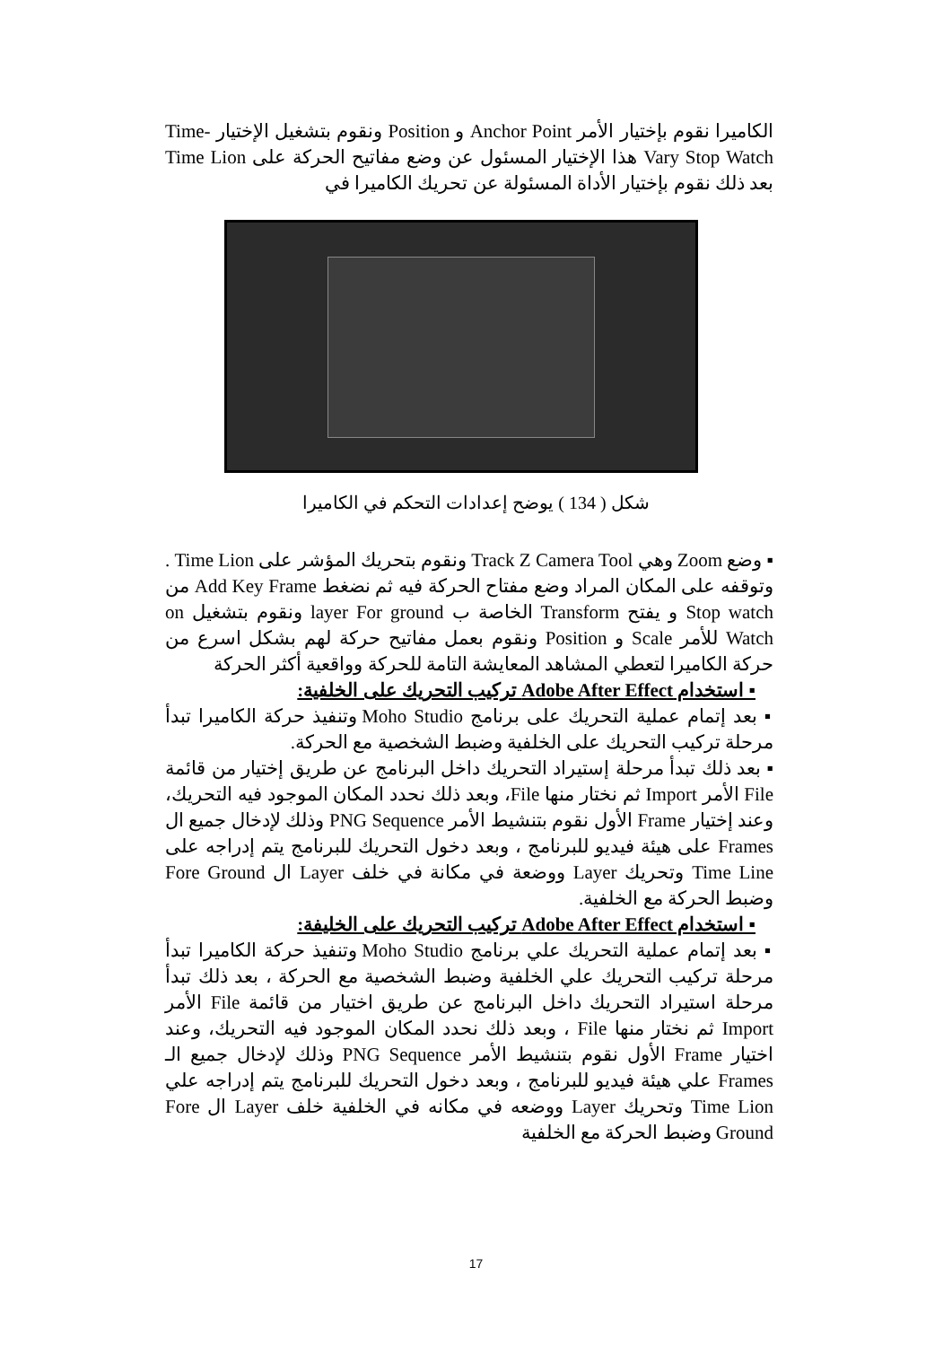الكاميرا نقوم بإختيار الأمر Anchor Point و Position ونقوم بتشغيل الإختيار Time-Vary Stop Watch هذا الإختيار المسئول عن وضع مفاتيح الحركة على Time Lion بعد ذلك نقوم بإختيار الأداة المسئولة عن تحريك الكاميرا في
شكل ( 134 ) يوضح إعدادات التحكم في الكاميرا
▪ وضع Zoom وهي Track Z Camera Tool ونقوم بتحريك المؤشر على Time Lion . وتوقفه على المكان المراد وضع مفتاح الحركة فيه ثم نضغط Add Key Frame من Stop watch و يفتح Transform الخاصة ب layer For ground ونقوم بتشغيل on Watch للأمر Scale و Position ونقوم بعمل مفاتيح حركة لهم بشكل اسرع من حركة الكاميرا لتعطي المشاهد المعايشة التامة للحركة وواقعية أكثر الحركة
▪ استخدام Adobe After Effect تركيب التحريك على الخلفية:
▪ بعد إتمام عملية التحريك على برنامج Moho Studio وتنفيذ حركة الكاميرا تبدأ مرحلة تركيب التحريك على الخلفية وضبط الشخصية مع الحركة.
▪ بعد ذلك تبدأ مرحلة إستيراد التحريك داخل البرنامج عن طريق إختيار من قائمة File الأمر Import ثم نختار منها File، وبعد ذلك نحدد المكان الموجود فيه التحريك، وعند إختيار Frame الأول نقوم بتنشيط الأمر PNG Sequence وذلك لإدخال جميع ال Frames على هيئة فيديو للبرنامج ، وبعد دخول التحريك للبرنامج يتم إدراجه على Time Line وتحريك Layer ووضعة في مكانة في خلف Layer ال Fore Ground وضبط الحركة مع الخلفية.
▪ استخدام Adobe After Effect تركيب التحريك على الخليفة:
▪ بعد إتمام عملية التحريك علي برنامج Moho Studio وتنفيذ حركة الكاميرا تبدأ مرحلة تركيب التحريك علي الخلفية وضبط الشخصية مع الحركة ، بعد ذلك تبدأ مرحلة استيراد التحريك داخل البرنامج عن طريق اختيار من قائمة File الأمر Import ثم نختار منها File ، وبعد ذلك نحدد المكان الموجود فيه التحريك، وعند اختيار Frame الأول نقوم بتنشيط الأمر PNG Sequence وذلك لإدخال جميع الـ Frames علي هيئة فيديو للبرنامج ، وبعد دخول التحريك للبرنامج يتم إدراجه علي Time Lion وتحريك Layer ووضعه في مكانه في الخلفية خلف Layer ال Fore Ground وضبط الحركة مع الخلفية
17